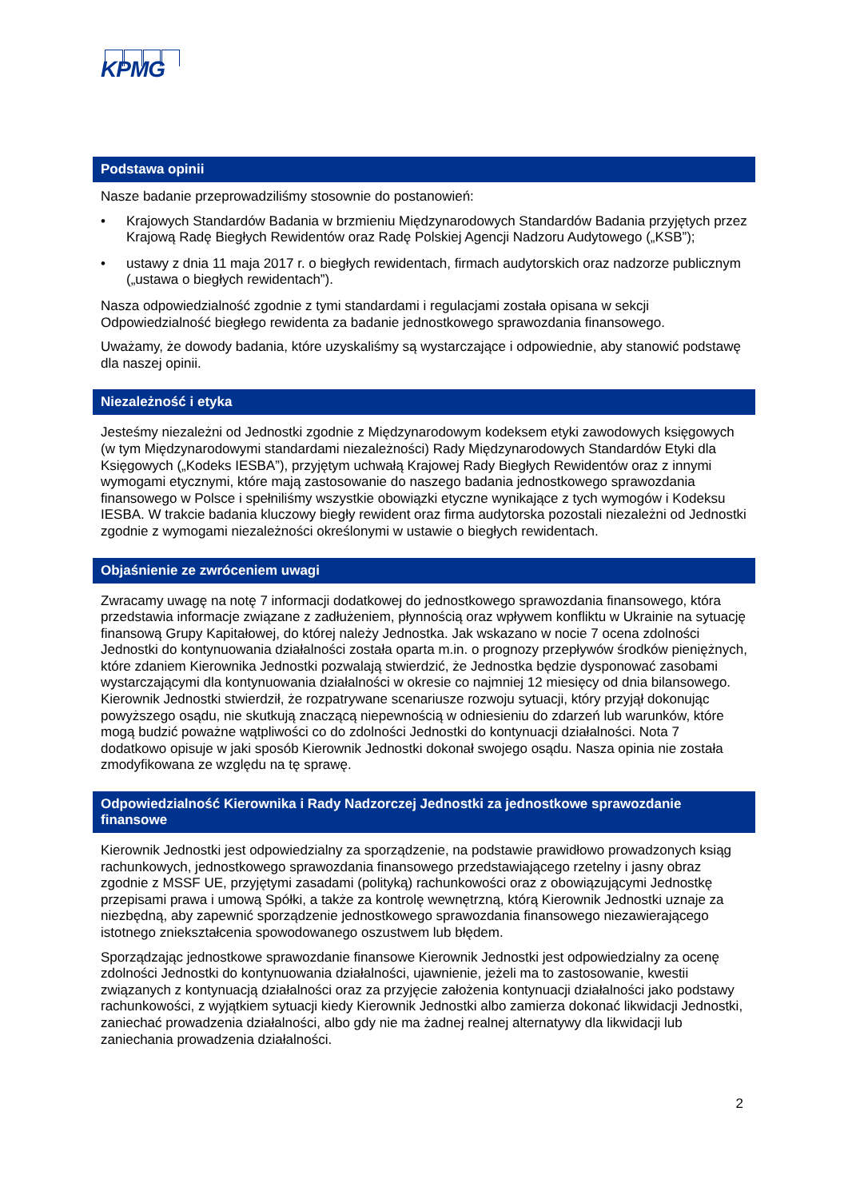KPMG
Podstawa opinii
Nasze badanie przeprowadziliśmy stosownie do postanowień:
• Krajowych Standardów Badania w brzmieniu Międzynarodowych Standardów Badania przyjętych przez Krajową Radę Biegłych Rewidentów oraz Radę Polskiej Agencji Nadzoru Audytowego („KSB”);
• ustawy z dnia 11 maja 2017 r. o biegłych rewidentach, firmach audytorskich oraz nadzorze publicznym („ustawa o biegłych rewidentach”).
Nasza odpowiedzialność zgodnie z tymi standardami i regulacjami została opisana w sekcji Odpowiedzialność biegłego rewidenta za badanie jednostkowego sprawozdania finansowego.
Uważamy, że dowody badania, które uzyskaliśmy są wystarczające i odpowiednie, aby stanowić podstawę dla naszej opinii.
Niezależność i etyka
Jesteśmy niezależni od Jednostki zgodnie z Międzynarodowym kodeksem etyki zawodowych księgowych (w tym Międzynarodowymi standardami niezależności) Rady Międzynarodowych Standardów Etyki dla Księgowych („Kodeks IESBA”), przyjętym uchwałą Krajowej Rady Biegłych Rewidentów oraz z innymi wymogami etycznymi, które mają zastosowanie do naszego badania jednostkowego sprawozdania finansowego w Polsce i spełniliśmy wszystkie obowiązki etyczne wynikające z tych wymogów i Kodeksu IESBA. W trakcie badania kluczowy biegły rewident oraz firma audytorska pozostali niezależni od Jednostki zgodnie z wymogami niezależności określonymi w ustawie o biegłych rewidentach.
Objaśnienie ze zwróceniem uwagi
Zwracamy uwagę na notę 7 informacji dodatkowej do jednostkowego sprawozdania finansowego, która przedstawia informacje związane z zadłużeniem, płynnością oraz wpływem konfliktu w Ukrainie na sytuację finansową Grupy Kapitałowej, do której należy Jednostka. Jak wskazano w nocie 7 ocena zdolności Jednostki do kontynuowania działalności została oparta m.in. o prognozy przepływów środków pieniężnych, które zdaniem Kierownika Jednostki pozwalają stwierdzić, że Jednostka będzie dysponować zasobami wystarczającymi dla kontynuowania działalności w okresie co najmniej 12 miesięcy od dnia bilansowego. Kierownik Jednostki stwierdził, że rozpatrywane scenariusze rozwoju sytuacji, który przyjął dokonując powyższego osądu, nie skutkują znaczącą niepewnością w odniesieniu do zdarzeń lub warunków, które mogą budzić poważne wątpliwości co do zdolności Jednostki do kontynuacji działalności. Nota 7 dodatkowo opisuje w jaki sposób Kierownik Jednostki dokonał swojego osądu. Nasza opinia nie została zmodyfikowana ze względu na tę sprawę.
Odpowiedzialność Kierownika i Rady Nadzorczej Jednostki za jednostkowe sprawozdanie finansowe
Kierownik Jednostki jest odpowiedzialny za sporządzenie, na podstawie prawidłowo prowadzonych ksiąg rachunkowych, jednostkowego sprawozdania finansowego przedstawiającego rzetelny i jasny obraz zgodnie z MSSF UE, przyjętymi zasadami (polityką) rachunkowości oraz z obowiązującymi Jednostkę przepisami prawa i umową Spółki, a także za kontrolę wewnętrzną, którą Kierownik Jednostki uznaje za niezbędną, aby zapewnić sporządzenie jednostkowego sprawozdania finansowego niezawierającego istotnego zniekształcenia spowodowanego oszustwem lub błędem.
Sporządzając jednostkowe sprawozdanie finansowe Kierownik Jednostki jest odpowiedzialny za ocenę zdolności Jednostki do kontynuowania działalności, ujawnienie, jeżeli ma to zastosowanie, kwestii związanych z kontynuacją działalności oraz za przyjęcie założenia kontynuacji działalności jako podstawy rachunkowości, z wyjątkiem sytuacji kiedy Kierownik Jednostki albo zamierza dokonać likwidacji Jednostki, zaniechać prowadzenia działalności, albo gdy nie ma żadnej realnej alternatywy dla likwidacji lub zaniechania prowadzenia działalności.
2